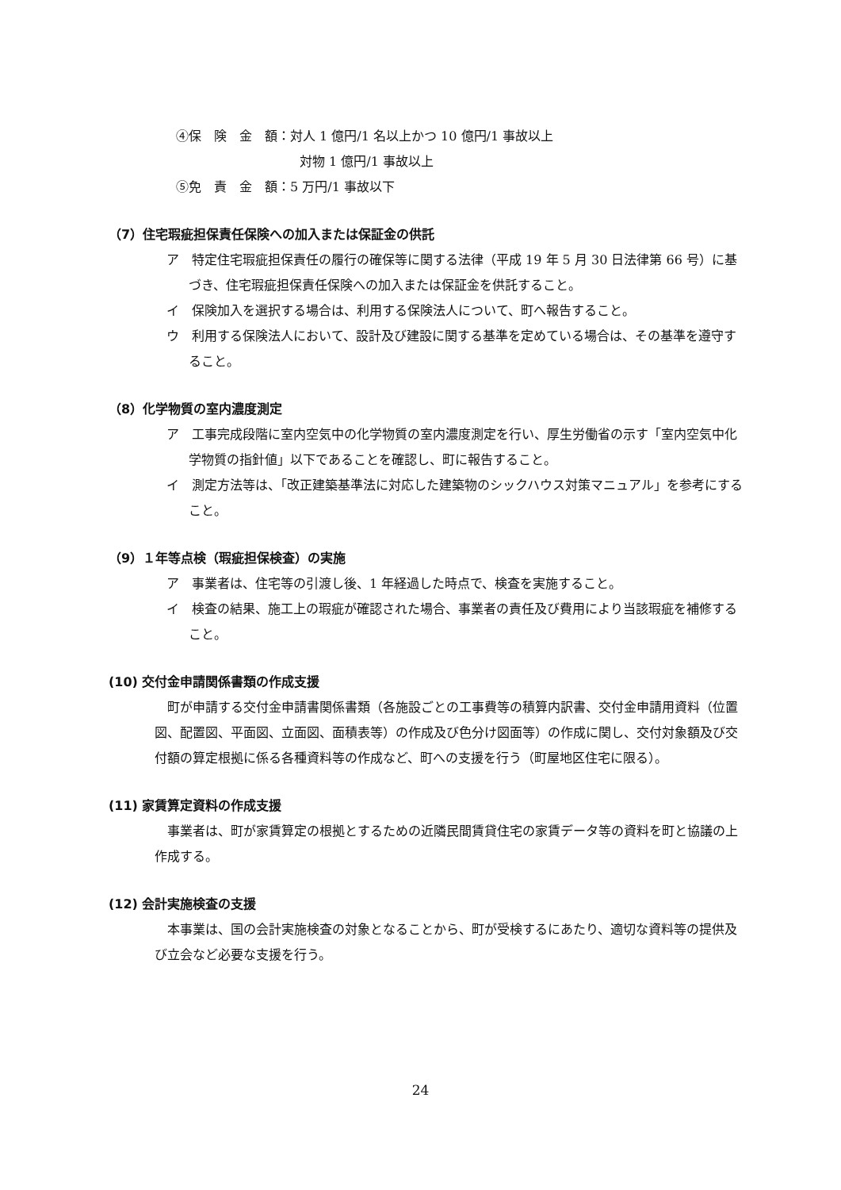④保　険　金　額：対人 1 億円/1 名以上かつ 10 億円/1 事故以上
対物 1 億円/1 事故以上
⑤免　責　金　額：5 万円/1 事故以下
（7）住宅瑕疵担保責任保険への加入または保証金の供託
ア　特定住宅瑕疵担保責任の履行の確保等に関する法律（平成 19 年 5 月 30 日法律第 66 号）に基づき、住宅瑕疵担保責任保険への加入または保証金を供託すること。
イ　保険加入を選択する場合は、利用する保険法人について、町へ報告すること。
ウ　利用する保険法人において、設計及び建設に関する基準を定めている場合は、その基準を遵守すること。
（8）化学物質の室内濃度測定
ア　工事完成段階に室内空気中の化学物質の室内濃度測定を行い、厚生労働省の示す「室内空気中化学物質の指針値」以下であることを確認し、町に報告すること。
イ　測定方法等は、「改正建築基準法に対応した建築物のシックハウス対策マニュアル」を参考にすること。
（9）１年等点検（瑕疵担保検査）の実施
ア　事業者は、住宅等の引渡し後、1 年経過した時点で、検査を実施すること。
イ　検査の結果、施工上の瑕疵が確認された場合、事業者の責任及び費用により当該瑕疵を補修すること。
(10) 交付金申請関係書類の作成支援
町が申請する交付金申請書関係書類（各施設ごとの工事費等の積算内訳書、交付金申請用資料（位置図、配置図、平面図、立面図、面積表等）の作成及び色分け図面等）の作成に関し、交付対象額及び交付額の算定根拠に係る各種資料等の作成など、町への支援を行う（町屋地区住宅に限る）。
(11) 家賃算定資料の作成支援
事業者は、町が家賃算定の根拠とするための近隣民間賃貸住宅の家賃データ等の資料を町と協議の上作成する。
(12) 会計実施検査の支援
本事業は、国の会計実施検査の対象となることから、町が受検するにあたり、適切な資料等の提供及び立会など必要な支援を行う。
24